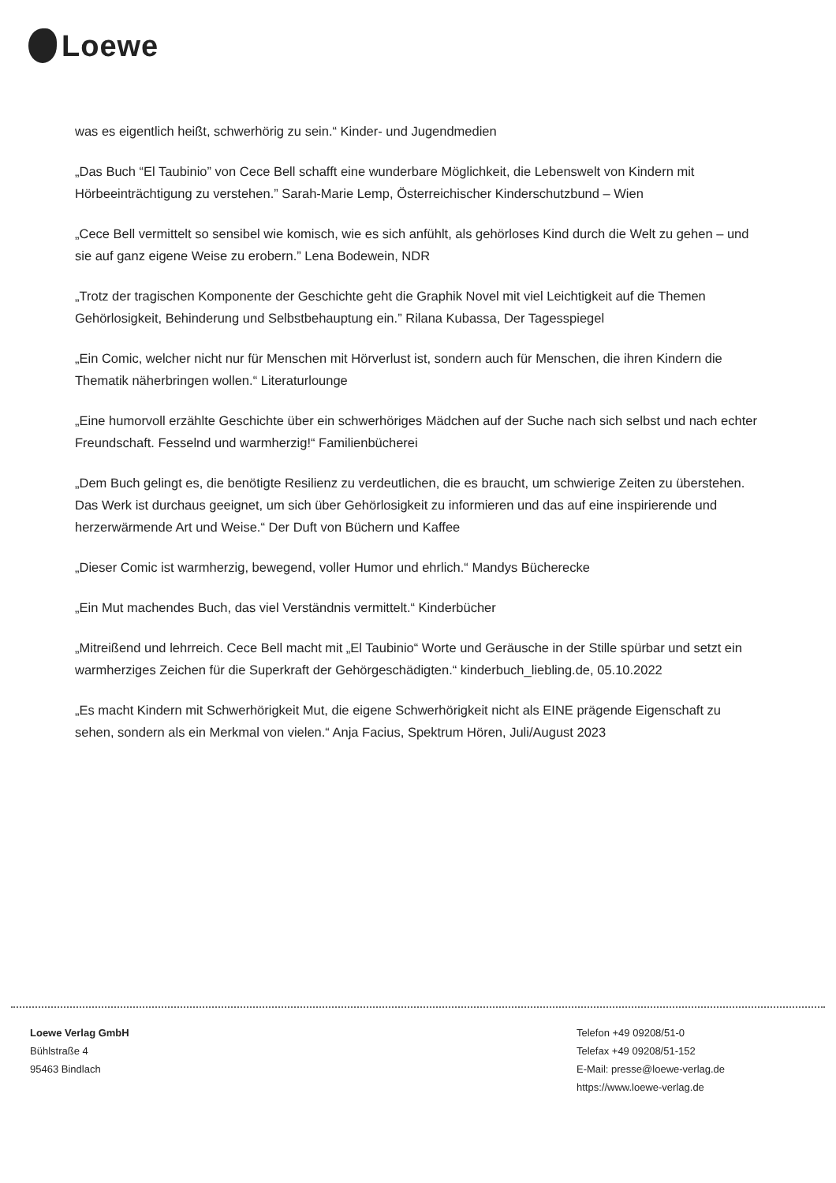Loewe
was es eigentlich heißt, schwerhörig zu sein.“ Kinder- und Jugendmedien
„Das Buch “El Taubinio” von Cece Bell schafft eine wunderbare Möglichkeit, die Lebenswelt von Kindern mit Hörbeeinträchtigung zu verstehen.” Sarah-Marie Lemp, Österreichischer Kinderschutzbund – Wien
„Cece Bell vermittelt so sensibel wie komisch, wie es sich anfühlt, als gehörloses Kind durch die Welt zu gehen – und sie auf ganz eigene Weise zu erobern.” Lena Bodewein, NDR
„Trotz der tragischen Komponente der Geschichte geht die Graphik Novel mit viel Leichtigkeit auf die Themen Gehörlosigkeit, Behinderung und Selbstbehauptung ein.” Rilana Kubassa, Der Tagesspiegel
„Ein Comic, welcher nicht nur für Menschen mit Hörverlust ist, sondern auch für Menschen, die ihren Kindern die Thematik näherbringen wollen.“ Literaturlounge
„Eine humorvoll erzählte Geschichte über ein schwerhöriges Mädchen auf der Suche nach sich selbst und nach echter Freundschaft. Fesselnd und warmherzig!“ Familienbücherei
„Dem Buch gelingt es, die benötigte Resilienz zu verdeutlichen, die es braucht, um schwierige Zeiten zu überstehen. Das Werk ist durchaus geeignet, um sich über Gehörlosigkeit zu informieren und das auf eine inspirierende und herzerwärmende Art und Weise.“ Der Duft von Büchern und Kaffee
„Dieser Comic ist warmherzig, bewegend, voller Humor und ehrlich.“ Mandys Bücherecke
„Ein Mut machendes Buch, das viel Verständnis vermittelt.“ Kinderbücher
„Mitreißend und lehrreich. Cece Bell macht mit „El Taubinio“ Worte und Geräusche in der Stille spürbar und setzt ein warmherziges Zeichen für die Superkraft der Gehörgeschädigten.“ kinderbuch_liebling.de, 05.10.2022
„Es macht Kindern mit Schwerhörigkeit Mut, die eigene Schwerhörigkeit nicht als EINE prägende Eigenschaft zu sehen, sondern als ein Merkmal von vielen.“ Anja Facius, Spektrum Hören, Juli/August 2023
Loewe Verlag GmbH
Bühlstraße 4
95463 Bindlach
Telefon +49 09208/51-0
Telefax +49 09208/51-152
E-Mail: presse@loewe-verlag.de
https://www.loewe-verlag.de